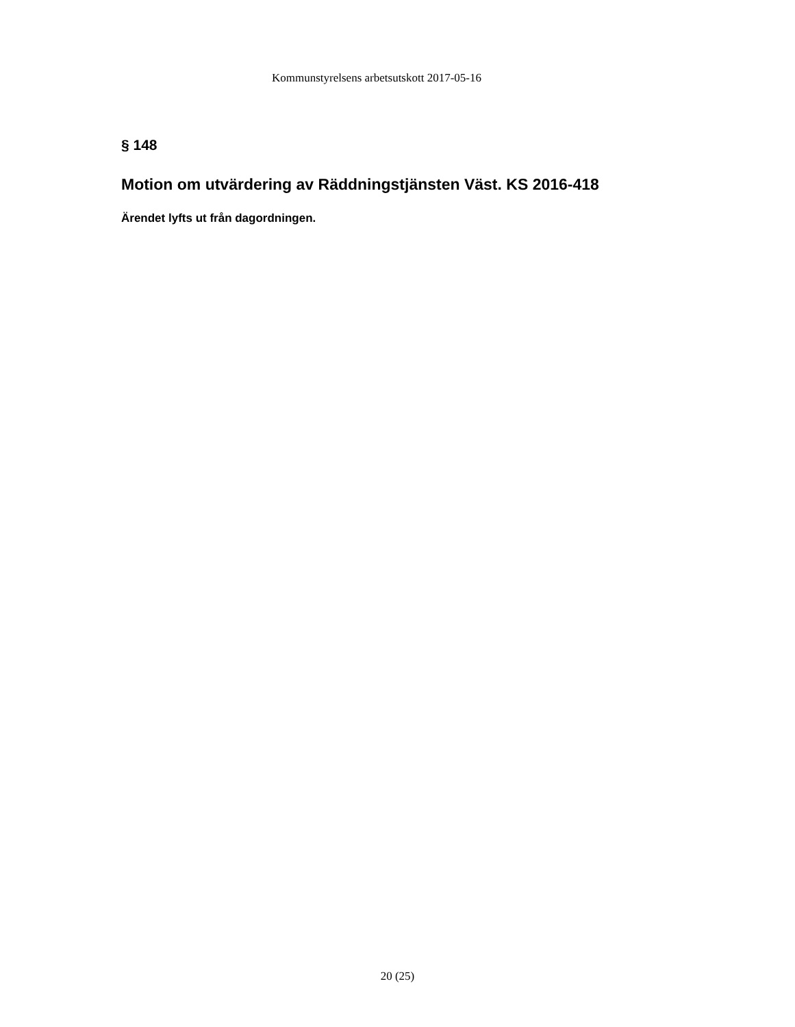Kommunstyrelsens arbetsutskott 2017-05-16
§ 148
Motion om utvärdering av Räddningstjänsten Väst. KS 2016-418
Ärendet lyfts ut från dagordningen.
20 (25)